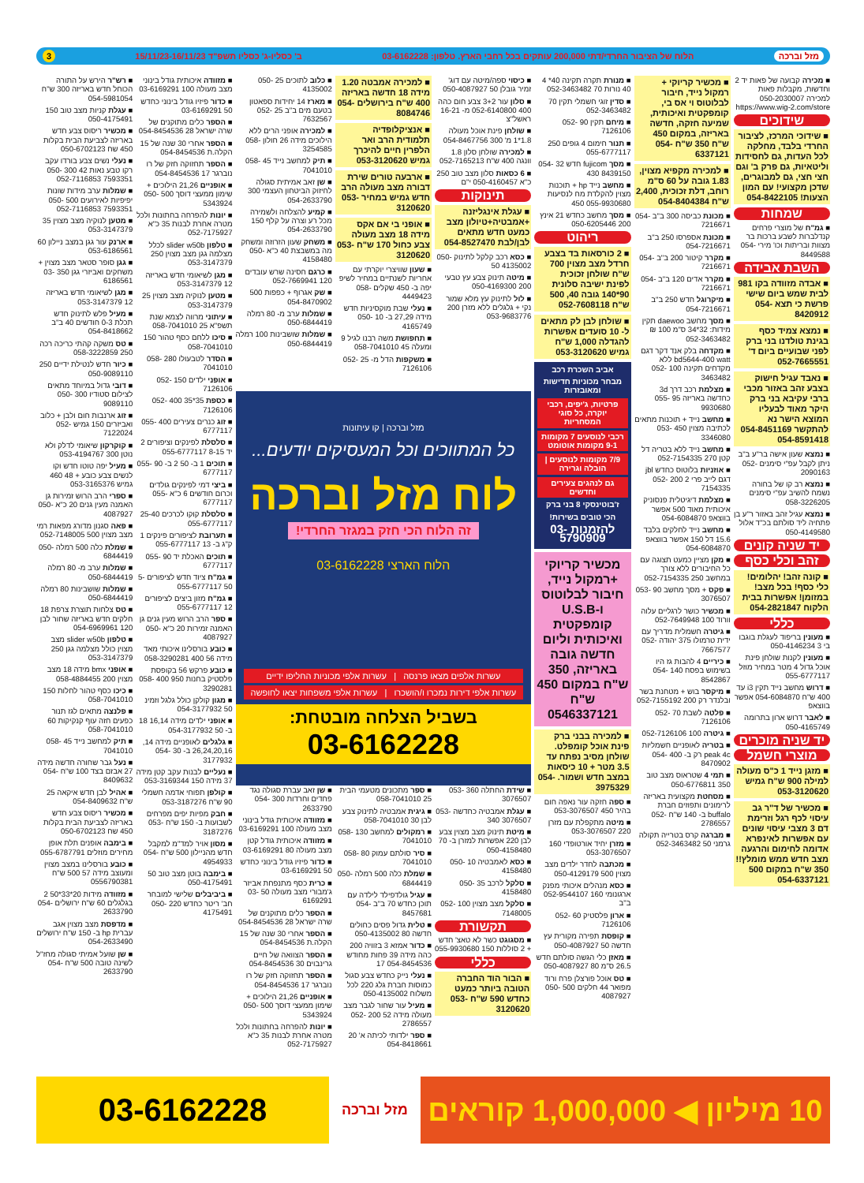מזל וברכה הלוח של הציבור החרדי/דתי 200,000 עותקים בכל רחבי הארץ. טלפון: 03-6162228 ב' כסליו-ג' כסליו תשפ"ד 15/11/23-16/11/23 3
■ מכירה קבועה של פאות יד 2 וחדשות, מקבלות פאות למכירה 050-2030007 https://www.wig-2.com/store
שידוכים
■ שידוכי המרכז, לציבור החרדי בלבד, מחלקה לכל העדות, גם לחסידות וליטאיות, גם פרק ב' וגם חצי חצי, גם למבוגרים, שדכן מקצועי! עם המון הצעות! 054-8422105
שמחות
■ גמ"ח של מוצרי פרחים קנדלברות לשבע ברכות בר מצוות ובריתות וכו' מירי 054-8449588
השבת אבידה
■ אבדה מזוודה בקו 981 לבית שמש ביום שישי פרשת כי תצא 054-8420912
■ נמצא צמיד כסף בגינת טולדנו בני ברק לפני שבועיים ביום ד' 052-7665551
■ נאבד עגיל חישוק בצבע זהב באזור מכבי ברבי עקיבא בני ברק היקר מאוד לבעליו המוצא הישר נא להתקשר 054-8451169 054-8591418
■ נמצא שעון אישה בר"ע ב"ב ניתן לקבל עפ"י סימנים 052-2090163
■ נמצא רב קו של בחורה נשמח להשיב עפ"י סימנים 058-3226205
■ נמצא עגיל זהב באזור ר"ע בן פתחיה ליד סולתם בכ"ד אלול 050-4149580
יד שניה קונים
זהב וכלי כסף
■ קונה זהב! יהלומים! כלי כסף! בכל מצב! במזומן! אפשרות בבית הלקוח 054-2821847
כללי
■ מעונין בריפוד לעגלת בוגבו בי 3 050-4146234
■ מעונין לקנות שולחן פינת אוכל גדול 4 מטר במחיר מוזל 055-6777117
■ דרוש מחשב נייד תקין i3 עד 400 ש"ח 054-6084870 אפשר בווצאפ
■ לאבר דרוש ארון בתרומה 050-4165749
יד שניה מוכרים
מוצרי חשמל
■ מזגן נייד 1 כ"ס מעולה למילה 900 ש"ח גמיש 053-3120620
■ מכשיר של ד"ר גב עיסוי לכף רגל וזרימת דם 3 מצבי עיסוי שונים עם אפשרות לאינפרא אדומה לחימום והרגעה מצב חדש ממש מומלץ!! 350 ש"ח במקום 500 054-6337121
■ מכשיר קריוקי + רמקול נייד, חיבור לבלוטוס וי אס בי, קומפקטית ואיכותית, שמיעה חזקה, חדשה באריזה, במקום 450 ש"ח 350 ש"ח 054-6337121
■ למכירה מקפיא מצוין, 1.83 גובה על 60 ס"מ רוחב, דלת זכוכית, 2,400 ש"ח 054-8404384
■ מכונת כביסה 300 ב"ב 054-7216671
■ מכונת אספרסו 250 ב"ב 054-7216671
■ מקרר קיטור 200 ב"ב 054-7216671
■ מקרר אדים 120 ב"ב 054-7216671
■ מיקרוגל חדש 250 ב"ב 054-7216671
■ מסך מחשב daewoo תקין מידות: 32*34 ס"מ 100 ₪ 052-3463482
■ מקדחה בלק אנד דקר דגם bd5644-400 watt ללא מקדחים תקינה 100 052-3463482
■ מצלמת רכב דרך 3d כחדשה באריזה 95 055-9930680
■ מחשב נייד + תוכנות מתאים לכתיבה מצוין 450 053-3346080
■ מחשב נייד ללא בטריה דל קטן 270 052-7154335
■ אוזניות בלוטוס כחדש jbl דגם לייב פרי 2 200 052-7154335
■ מצלמת דיגיטלית פנסוניק איכותית מאוד 500 אפשר בווצאפ 054-6084870
■ מחשב נייד לחלקים בלבד 15.6 דל 150 אפשר בווצאפ 054-6084870
■ מקן מציין כמעט תצוגה עם כל החיבורים ללא צורך במחשב 250 052-7154335
■ פקס + מסך מחשב 90 053-3076507
■ מכשיר כושר לרגליים עלוה וורוד 100 052-7649948
■ גיטרה חשמלית מדריך עם ידית טרמולו 375 יהודה 052-7667577
■ כיריים 4 להבות גז היו בשימוש בפסח 140 054-8542867
■ מיקסר בוש + מטחנת בשר ובלנדר רק 200 052-7155192
■ פלטה לשבת 70 052-7126106
■ גיטרה 100 052-7126106
■ בטריה לאופניים חשמליות peak 4c רק ב- 400 054-8470902
■ תמי 4 שטראוס מצב טוב 350 050-6776811
■ מסחטת מקצועית באריזה לרימונים ותפוזים חברת buffalo ב- 140 ש"ח 052-2786557
■ מברגה קרס בטרייה תקולה גרמני 50 052-3463482
■ מנורת תקרה תקינה 40* 4 40 נורות 70 052-3463482
■ סדין זוגי חשמלי תקין 70 052-3463482
■ מיחם תקין 90 052-7126106
■ תנור חימום 4 גופים 250 055-6777117
■ מסך fujicom חדש 32 054-8439150 430
■ מחשב נייד hp + תוכנות מצוין להקלדת מח לנסיעות 055-9930680 450
■ מסך מחשב כחדש 21 אינץ 200 050-6205446
ריהוט
■ 2 כורסאות בד בצבע חרדל מצב מצוין 700 ש"ח שולחן זכוכית לפינת ישיבה סלונית 90*140 גובה 40, 500 ש"ח 052-7608118
■ שולחן לבן לק מתאים ל- 10 סועדים אפשרות להגדלה 1,000 ש"ח גמיש 053-3120620
אביב השכרת רכב
מבחר מכוניות חדישות ומאובזרות
פרטיות, ג'יפים, רכבי יוקרה, כל סוגי המסחריות
רכבי לנוסעים 7 מקומות 9-1 מקומות אוטומט
7/9 מקומות לנוסעים | הובלה וגרירה
גם לנהגים צעירים וחדשים
ז'בוטינסקי 8 בני ברק
הכי טובים בשירות!
להזמנות 03-5790909
מכשיר קריוקי +רמקול נייד, חיבור לבלוטוס ו-U.S.B קומפקטית ואיכותית וליום חדשה גובה באריזה, 350 ש"ח במקום 450 ש"ח 0546337121
■ למכירה בבני ברק פינת אוכל קומפלט. שולחן מסיב נפתח עד 3.5 מטר + 10 כיסאות במצב חדש ושמור. 054-3975329
■ ספה חזקה עור נאפה חום בהיר 450 053-3076507
■ מיטה מתקפלת עם מזרן 220 053-3076507
■ מזרן יחיד אורטופדי 160 053-3076507
■ מכתבה לחדר ילדים מצב מצוין 500 050-4129179
■ כסא מנהלים איכותי מפנק ארגונומי 160 052-9544107 ב"ב
■ ארון פלסטיק 60 052-7126106
■ קופסת תפירה מקורית עץ חדשה 50 050-4087927
■ מאזן כלי הגשה סולתם חדש 26.5 ס"מ 80 050-4087927
■ טס אוכל פורצלן פרח ורוד מפואר 44 חלקים 500 050-4087927
■ כיסוי ספה/מיטה עם דוג' זמיר גובלן 50 050-4087927
■ סלון עור 3+2 צבע חום כהה 400 052-6140800 מ- 16-21 ראשל"צ
■ שולחן פינת אוכל מעולה 1.8*1 מ' 300 054-8467756
■ למכירה שולחן סלון 1.8 וונגה 400 ש"ח 052-7165213
■ 6 כסאות סלון מצב טוב 250 כ"א 050-4160457 י"ם
תינוקות
■ עגלת אינגליזנה +אמבטיה+טיולון מצב כמעט חדש מתאים לבן/לבת 054-8527470
■ כסא רכב קלקל לתינוק 050-4135002 50
■ מיטה תינוק צבע עץ טבעי 200 050-4169300
■ לול לתינוק עץ מלא שמור נקי + גלגלים ללא מזרן 200 053-9683776
■ למכירה אמבטה 1.20 מידה 18 חדשה באריזה 400 ש"ח בירושלים 054-8084746
■ אנציקלופדיה תלמודית הרב ואר הלפרין חיים להיכרך גמיש 053-3120620
■ ארבעה טורים שירת דבורה מצב מעולה הרב חדש גמיש במחיר 053-3120620
■ אופני בי אם אקס מידה 18 מצב מעולה צבע כחול 170 ש"ח 053-3120620
■ שעון שוויצרי יוקרתי עם אחריות לשנתיים במחיר לשיפ יפה ב- 450 שקלים 058-4449423
■ נעלי שבת מוקסיניות חדש מידה 27,29 ב- 10 050-4165749
■ תחפושת משה רבנו לגיל 9 ומעלה 45 058-7041010
■ משקפות הדל מ- 25 052-7126106
■ כלוב לתוכים 25 050-4135002
■ מארז 14 יחידות ספאטון בטעם מים ב"ב 25 052-7632567
■ למכירה אופני הרים ללא הילוכים מידה 26 חולון 058-3254585
■ תיק למחשב נייד 45 058-7041010
■ שן זאב אמיתית סגולה לחיזוק הביטחון העצמי 300 054-2633790
■ קמיע להצלחה ולשמירה מכל רע וצרה על קלף 150 054-2633790
■ משחק שעון הזרוזה ומשחק מה במשבצת 40 כ"א 050-4158480
■ כרגם חסינה שרש עובדים 120 052-7669941
■ שק אגרוף + כפפות 500 054-8470902
■ שמלות ערב מ- 80 רמלה 050-6844419
■ שמלות שושבינות 100 רמלה 050-6844419
מזל וברכה | קו עיתונות
כל המתווכים וכל המעסיקים יודעים...
לוח מזל וברכה
זה הלוח הכי חזק במגזר החרדי!
הלוח הארצי 03-6162228
עשרות אלפים מצאו פרנסה | עשרות אלפי מכוניות החליפו ידיים
עשרות אלפי דירות נמכרו ו/הושכרו | עשרות אלפי משפחות יצאו לחופשה
בשביל הצלחה מובטחת:
03-6162228
■ שידת החתלה 360 053-3076507
■ עגלת אמבטיה כחדשה 053-3076507 340
■ מיטת תינוק מצב מצוין צבע לבן 220 אפשרות למזרן ב- 70 050-4158480
■ כסא לאמבטיה 10 050-4158480
■ סלקל לרכב 35 050-4158480
■ סלקל מצב מצוין 100 052-7148005
תקשורת
■ מסגוגט כשר לא טאצ' חדש + 2 סוללות 150 055-9930680
כללי
■ הבור הוד החברה הטובה ביותר כמעט כחדש 590 ש"ח 053-3120620
■ ספר מתכונים מטעמי הבית 25 058-7041010
■ גיגית אמבטיה לתינוק צבע לבן 30 058-7041010
■ רמקולים למחשב 130 058-7041010
■ סיר סולתם עמוק 80 058-7041010
■ שמלת כלה 500 רמלה 050-6844419
■ עגיל גולדפילד לילדה עם תוכן כחדש 70 ב"ב 054-8457681
■ טלית גדול פסים כחולים חדשה 80 050-4135002
■ כדור אמזא 3 בזוויה 200 כהה מידה 39 פחות מחודש 054-8454536 17
■ נעלי נייק כחדש צבע סגול כמוסות חברת גלג 220 לכל משלוח 050-4135002
■ מעיל עור שחור לגבר מצב מעולה מידה 52 200 052-2786557
■ ספר ילדותי לכיתה א' 20 054-8418661
■ שן זאב עברת סגולה נגד פחדים וחרדות 300 054-2633790
■ מזוודה איכותית גודל בינוני מצב מעולה 100 03-6169291
■ מזוודה איכותית גודל קטן מצב מעולה 80 03-6169291
■ כדור פיזיו גודל בינוני כחדש 50 03-6169291
■ כרית כסף מתנפחת אביזר ג'מבורי מצב מעולה 50 03-6169291
■ הספר כלים מתוקנים של שרה ישראל 28 054-8454536
■ הספר אחרי 30 שנה של 15 הקלה.ת 054-8454536
■ הספר הצוואה של חיים גרינבוים 30 054-8454536
■ הספר תחזוקה חזק של רו נוברגר 17 054-8454536
■ אופניים 21,26 הילוכים + שימון ממעצי דוסך 500 050-5343924
■ יונות להפרחה בחתונות ולכל מטרה אחרת לבנות 35 כ"א 052-7175927
■ מזוודה איכותית גודל בינוני מצב מעולה 100 03-6169291
■ כדור פיזיו גודל בינוני כחדש 50 03-6169291
■ הספר כלים מתוקנים של שרה ישראל 28 054-8454536
■ הספר אחרי 30 שנה של 15 הקלה.ת 054-8454536
■ הספר תחזוקה חזק של רו נוברגר 17 054-8454536
■ אופניים 21,26 הילוכים + שימון ממעצי דוסך 500 050-5343924
■ יונות להפרחה בחתונות ולכל מטרה אחרת לבנות 35 כ"א 052-7175927
■ טלפון slider w50b לכלל מצלמה גגן מצב מצוין 250 053-3147379
■ מגן לשיאומי חדש באריזה 12 053-3147379
■ מטען לנוקיה מצב מצוין 25 053-3147379
■ עיתוני מרווה לצמא שנת תשפ"א 25 058-7041010
■ סיכו ללחם כסף טהור 150 058-7041010
■ הסדר לטבעולו 280 058-7041010
■ אופני ילדים 150 052-7126106
■ כספת 35*35 400 052-7126106
■ זוג כנרים צעירים 400 055-6777117
■ סלסלת לפינקים וציפורים 2 יד 8-15 055-6777117
■ תוכים 1 ב- 50 2 ב- 90 055-6777117
■ ביצי דמי לפינקים גולדים וכרום חודשים 6 כ"א 055-6777117
■ סלסלת קוקו לכרכים 25-40 055-6777117
■ תערובת לציפורים פינקים 1 ק"ג ב- 13 055-6777117
■ תוכים האכלת יד 90 055-6777117
■ גמ"ח ציוד חדש לציפורים 5-50 055-6777117
■ גמ"ח מזון ביצים לציפורים 12 055-6777117
■ ספר הרב הרוש מעין גנים גן האמנה זמירות 20 כ"א 050-4087927
■ כובע בורסלינו איכותי מאד מידה 56 400 058-3290281
■ כובע פרקש 56 בקופסת פלסטיק בחנות 950 400 058-3290281
■ מגון קולקן כולל גלגל וזמינ 50 054-3177932
■ אופני ילדים מידה 16,14 18 ב- 50 054-3177932
■ גלגלים לאופניים מידה 14, 26,24,20,16 ב- 30 054-3177932
■ נעליים לבנות עקב קטן מידה 37 מידה 150 053-3169344
■ קולפן תפוחי אדמה חשמלי 90 ש"ח 053-3187276
■ חבק מפיות יפים מפרחים לשבועות ב- 150 ש"ח 053-3187276
■ מסון אויר למד"מ למקבל חדש מהניילון 500 ש"ח 054-4954933
■ בימבה בוטן מצב טוב 50 050-4175491
■ ביביבלים שלישי למובחר חב' ריטר כחדש 220 050-4175491
■ רש"ר הירש על התורה הכוחל חדש באריזה 300 ש"ח 054-5981054
■ עגלת קניות מצב טוב 150 050-4175491
■ מכשיר ריסוס צבע חדש באריזה לצביעת הבית בקלות 450 שח 050-6702123
■ נעלי נשים צבע בורדו עקב רקו טבע נאות 42 300 050-7593351 052-7116853
■ שמלות ערב מידות שונות יפיפיות לאירועים 500 050-7593351 052-7116853
■ מטען לנוקיה מצב מצוין 35 053-3147379
■ ארנק עור גגן במצב ניילון 60 053-6186561
■ גגן סופר סטאר מצב מצוין + משחקים ואביזרי גגן 350 03-6186561
■ מגן לשיאומי חדש באריזה 12 053-3147379
■ מעיל פלש לתינוק חדש תכלת 0-3 חודשים 40 ב"ב 054-8418662
■ טס משקה קהתי כריכה רכה 250 058-3222859
■ כיור חדש לנטילת ידיים 250 050-9089110
■ דובי גדול במיוחד מתאים לצילום סטודיו 300 050-9089110
■ זוג ארנבות חום ולבן + כלוב ואביזרים 150 גמיש 052-7122024
■ קוקרקון שיאומי לדלק ולא נוטן 300 053-4194767
■ מעיל יפה טוטו חדש וקו לנשים צבע כובע + 48 460 גמיש 053-3165376
■ ספרי הרב הרוש זמירות גן האמנה מעין גנים 20 כ"א 050-4087927
■ פאה סגנון מדורג מפאות רמי מצב מצוין 500 052-7148005
■ שמלת כלה 500 רמלה 050-6844419
■ שמלות ערב מ- 80 רמלה 050-6844419
■ שמלות שושבינות 80 רמלה 050-6844419
■ טס צלחות תוצרת צרפת 18 חלקים חדש באריזה שחור לבן 120 054-6969961
■ טלפון slider w50b מצב מצוין כולל מצלמה גגן 250 053-3147379
■ אופני bmx מידה 18 מצב מצוין 200 058-4884455
■ כיכו כסף טהור לחלות 150 058-7041010
■ פלנצה מתאים לגז תנור כפעים חזה עוף קנקיקות 60 058-7041010
■ תיק למחשב נייד 45 058-7041010
■ נעל גבר שחורה חדשה מידה 27 אבזם בצד 100 ש"ח 054-8409632
■ אהיל לבן חדש איקאה 25 ש"ח 054-8409632
■ מכשיר ריסוס צבע חדש באריזה לצביעת הבית בקלות 450 שח 050-6702123
■ בימבה אופנים תלת אופן מחירים מוזלים 055-6787791
■ כובע בורסלינו במצב מצוין ומעוצב מידה 57 500 ש"ח 0556790381
■ מזוודה מידות 20*33*50 2 בגלגלים 60 ש"ח ירושלים 054-2633790
■ מדפסת מצב מצוין אגב עברית hp ב- 150 ש"ח ירושלים 054-2633490
■ שן שועל אמיתי סגולה מחז"ל לשינה טובה 500 ש"ח 054-2633790
10 מיליון ◀ 1,000,000 קוראים
מזל וברכה
03-6162228